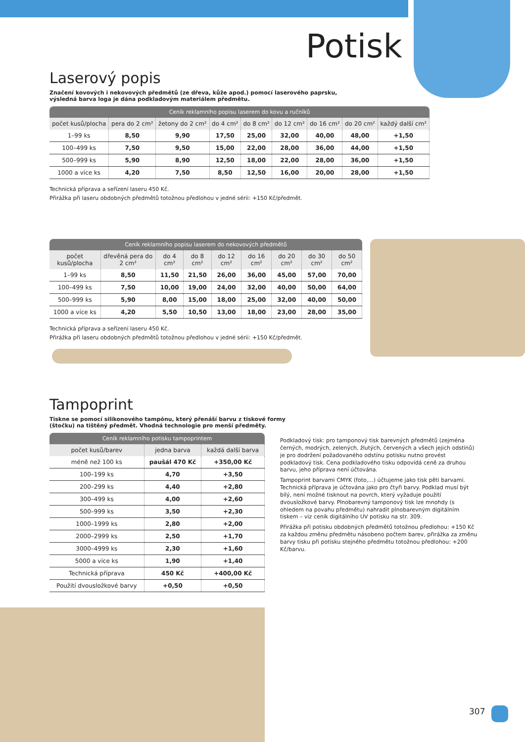Potisk
Laserový popis
Značení kovových i nekovových předmětů (ze dřeva, kůže apod.) pomocí laserového paprsku,
výsledná barva loga je dána podkladovým materiálem předmětu.
Ceník reklamního popisu laserem do kovu a ručníků
| počet kusů/plocha | pera do 2 cm² | žetony do 2 cm² | do 4 cm² | do 8 cm² | do 12 cm² | do 16 cm² | do 20 cm² | každý další cm² |
| --- | --- | --- | --- | --- | --- | --- | --- | --- |
| 1–99 ks | 8,50 | 9,90 | 17,50 | 25,00 | 32,00 | 40,00 | 48,00 | +1,50 |
| 100–499 ks | 7,50 | 9,50 | 15,00 | 22,00 | 28,00 | 36,00 | 44,00 | +1,50 |
| 500–999 ks | 5,90 | 8,90 | 12,50 | 18,00 | 22,00 | 28,00 | 36,00 | +1,50 |
| 1000 a více ks | 4,20 | 7,50 | 8,50 | 12,50 | 16,00 | 20,00 | 28,00 | +1,50 |
Technická příprava a seřízení laseru 450 Kč.
Přirážka při laseru obdobných předmětů totožnou předlohou v jedné sérii: +150 Kč/předmět.
Ceník reklamního popisu laserem do nekovových předmětů
| počet kusů/plocha | dřevěná pera do 2 cm² | do 4 cm² | do 8 cm² | do 12 cm² | do 16 cm² | do 20 cm² | do 30 cm² | do 50 cm² |
| --- | --- | --- | --- | --- | --- | --- | --- | --- |
| 1–99 ks | 8,50 | 11,50 | 21,50 | 26,00 | 36,00 | 45,00 | 57,00 | 70,00 |
| 100–499 ks | 7,50 | 10,00 | 19,00 | 24,00 | 32,00 | 40,00 | 50,00 | 64,00 |
| 500–999 ks | 5,90 | 8,00 | 15,00 | 18,00 | 25,00 | 32,00 | 40,00 | 50,00 |
| 1000 a více ks | 4,20 | 5,50 | 10,50 | 13,00 | 18,00 | 23,00 | 28,00 | 35,00 |
Technická příprava a seřízení laseru 450 Kč.
Přirážka při laseru obdobných předmětů totožnou předlohou v jedné sérii: +150 Kč/předmět.
Tampoprint
Tiskne se pomocí silikonového tampónu, který přenáší barvu z tiskové formy
(štočku) na tištěný předmět. Vhodná technologie pro menší předměty.
Ceník reklamního potisku tampoprintem
| počet kusů/barev | jedna barva | každá další barva |
| --- | --- | --- |
| méně než 100 ks | paušál 470 Kč | +350,00 Kč |
| 100–199 ks | 4,70 | +3,50 |
| 200–299 ks | 4,40 | +2,80 |
| 300–499 ks | 4,00 | +2,60 |
| 500–999 ks | 3,50 | +2,30 |
| 1000–1999 ks | 2,80 | +2,00 |
| 2000–2999 ks | 2,50 | +1,70 |
| 3000–4999 ks | 2,30 | +1,60 |
| 5000 a více ks | 1,90 | +1,40 |
| Technická příprava | 450 Kč | +400,00 Kč |
| Použití dvousložkové barvy | +0,50 | +0,50 |
Podkladový tisk: pro tamponový tisk barevných předmětů (zejména černých, modrých, zelených, žlutých, červených a všech jejich odstínů) je pro dodržení požadovaného odstínu potisku nutno provést podkladový tisk. Cena podkladového tisku odpovídá ceně za druhou barvu, jeho příprava není účtována.
Tampoprint barvami CMYK (foto,...) účtujeme jako tisk pěti barvami. Technická příprava je účtována jako pro čtyři barvy. Podklad musí být bílý, není možné tisknout na povrch, který vyžaduje použití dvousložkové barvy. Plnobarevný tamponový tisk lze mnohdy (s ohledem na povahu předmětu) nahradit plnobarevným digitálním tiskem – viz ceník digitálního UV potisku na str. 309.
Přirážka při potisku obdobných předmětů totožnou předlohou: +150 Kč za každou změnu předmětu násobeno počtem barev, přirážka za změnu barvy tisku při potisku stejného předmětu totožnou předlohou: +200 Kč/barvu.
307